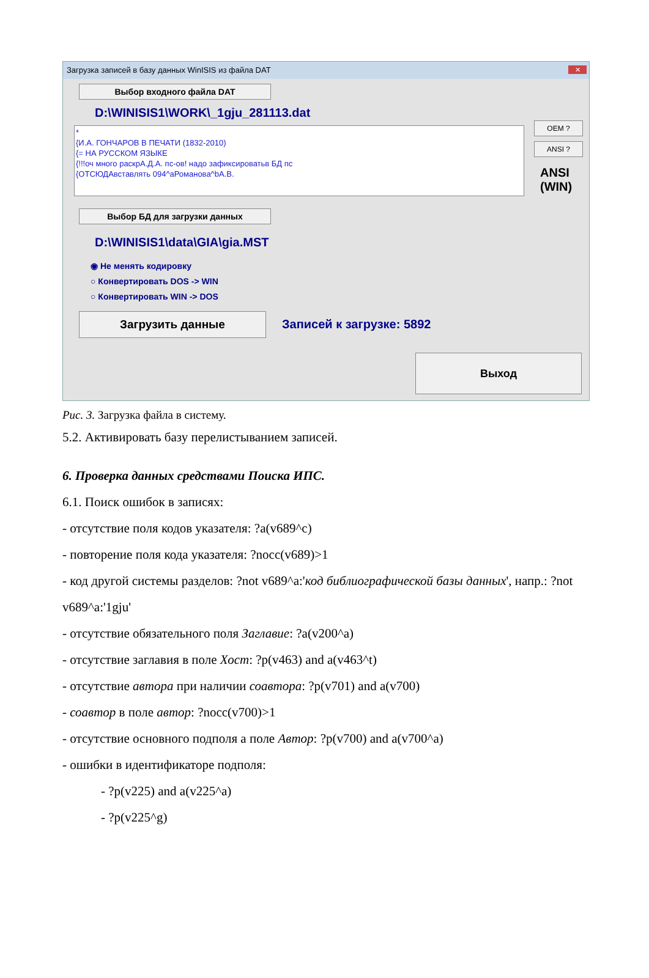Загрузка записей в базу данных WinISIS из файла DAT
✕
Выбор входного файла DAT
D:\WINISIS1\WORK\_1gju_281113.dat
*
{И.А. ГОНЧАРОВ В ПЕЧАТИ (1832-2010)
{= НА РУССКОМ ЯЗЫКЕ
{!!!оч много раскрА.Д.А. пс-ов! надо зафиксироватьв БД пс
{ОТСЮДАвставлять 094^аРоманова^bА.В.
OEM ?
ANSI ?
ANSI
(WIN)
Выбор БД для загрузки данных
D:\WINISIS1\data\GIA\gia.MST
◉ Не менять кодировку
○ Конвертировать DOS -> WIN
○ Конвертировать WIN -> DOS
Загрузить данные Записей к загрузке: 5892
Выход
Рис. 3. Загрузка файла в систему.
5.2. Активировать базу перелистыванием записей.
6. Проверка данных средствами Поиска ИПС.
6.1. Поиск ошибок в записях:
- отсутствие поля кодов указателя: ?a(v689^c)
- повторение поля кода указателя: ?nocc(v689)>1
- код другой системы разделов: ?not v689^a:'код библиографической базы данных', напр.: ?not v689^a:'1gju'
- отсутствие обязательного поля Заглавие: ?a(v200^a)
- отсутствие заглавия в поле Хост: ?p(v463) and a(v463^t)
- отсутствие автора при наличии соавтора: ?p(v701) and a(v700)
- соавтор в поле автор: ?nocc(v700)>1
- отсутствие основного подполя a поле Автор: ?p(v700) and a(v700^a)
- ошибки в идентификаторе подполя:
- ?p(v225) and a(v225^a)
- ?p(v225^g)